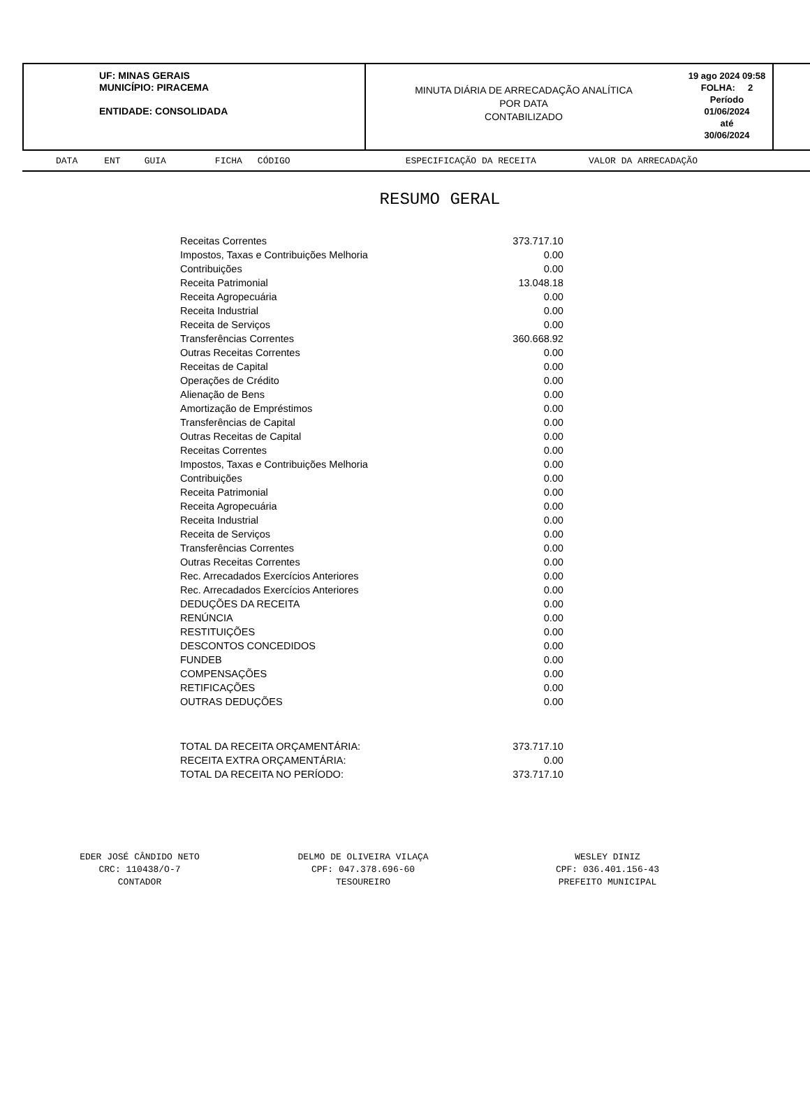UF: MINAS GERAIS
MUNICÍPIO: PIRACEMA
ENTIDADE: CONSOLIDADA
MINUTA DIÁRIA DE ARRECADAÇÃO ANALÍTICA
POR DATA
CONTABILIZADO
19 ago 2024 09:58
FOLHA: 2
Período
01/06/2024
até
30/06/2024
DATA ENT GUIA FICHA CÓDIGO ESPECIFICAÇÃO DA RECEITA VALOR DA ARRECADAÇÃO
RESUMO GERAL
| Receitas Correntes | 373.717.10 |
| Impostos, Taxas e Contribuições Melhoria | 0.00 |
| Contribuições | 0.00 |
| Receita Patrimonial | 13.048.18 |
| Receita Agropecuária | 0.00 |
| Receita Industrial | 0.00 |
| Receita de Serviços | 0.00 |
| Transferências Correntes | 360.668.92 |
| Outras Receitas Correntes | 0.00 |
| Receitas de Capital | 0.00 |
| Operações de Crédito | 0.00 |
| Alienação de Bens | 0.00 |
| Amortização de Empréstimos | 0.00 |
| Transferências de Capital | 0.00 |
| Outras Receitas de Capital | 0.00 |
| Receitas Correntes | 0.00 |
| Impostos, Taxas e Contribuições Melhoria | 0.00 |
| Contribuições | 0.00 |
| Receita Patrimonial | 0.00 |
| Receita Agropecuária | 0.00 |
| Receita Industrial | 0.00 |
| Receita de Serviços | 0.00 |
| Transferências Correntes | 0.00 |
| Outras Receitas Correntes | 0.00 |
| Rec. Arrecadados Exercícios Anteriores | 0.00 |
| Rec. Arrecadados Exercícios Anteriores | 0.00 |
| DEDUÇÕES DA RECEITA | 0.00 |
| RENÚNCIA | 0.00 |
| RESTITUIÇÕES | 0.00 |
| DESCONTOS CONCEDIDOS | 0.00 |
| FUNDEB | 0.00 |
| COMPENSAÇÕES | 0.00 |
| RETIFICAÇÕES | 0.00 |
| OUTRAS DEDUÇÕES | 0.00 |
| TOTAL DA RECEITA ORÇAMENTÁRIA: | 373.717.10 |
| RECEITA EXTRA ORÇAMENTÁRIA: | 0.00 |
| TOTAL DA RECEITA NO PERÍODO: | 373.717.10 |
EDER JOSÉ CÂNDIDO NETO
CRC: 110438/O-7
CONTADOR
DELMO DE OLIVEIRA VILAÇA
CPF: 047.378.696-60
TESOUREIRO
WESLEY DINIZ
CPF: 036.401.156-43
PREFEITO MUNICIPAL